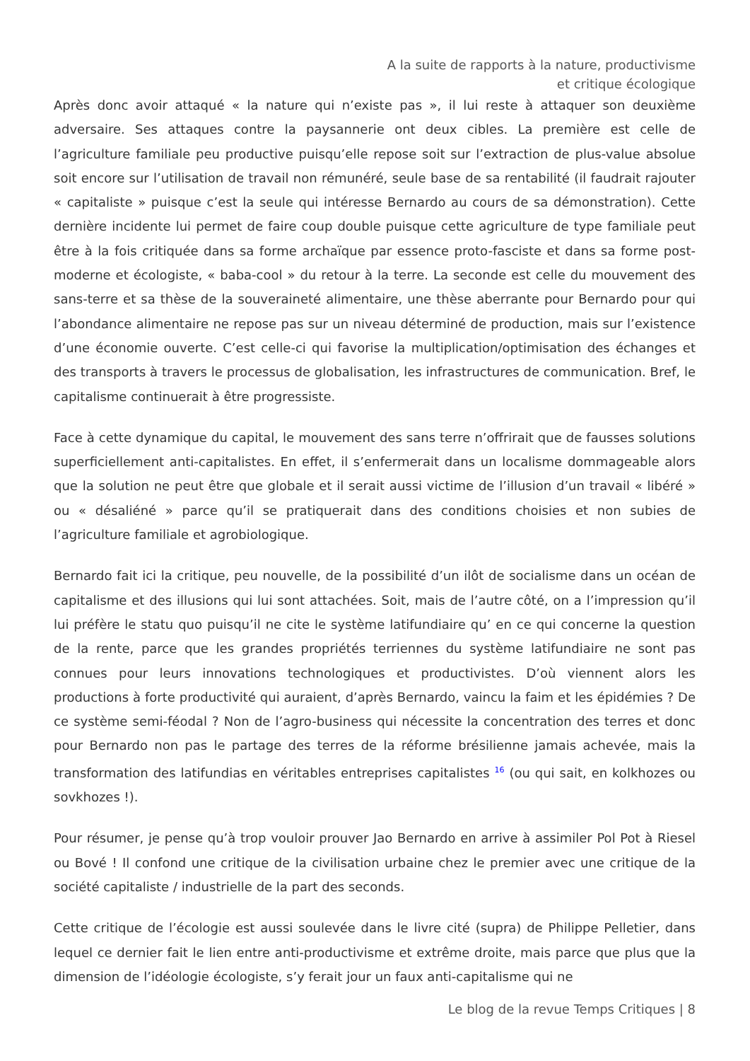A la suite de rapports à la nature, productivisme et critique écologique
Après donc avoir attaqué « la nature qui n’existe pas », il lui reste à attaquer son deuxième adversaire. Ses attaques contre la paysannerie ont deux cibles. La première est celle de l’agriculture familiale peu productive puisqu’elle repose soit sur l’extraction de plus-value absolue soit encore sur l’utilisation de travail non rémunéré, seule base de sa rentabilité (il faudrait rajouter « capitaliste » puisque c’est la seule qui intéresse Bernardo au cours de sa démonstration). Cette dernière incidente lui permet de faire coup double puisque cette agriculture de type familiale peut être à la fois critiquée dans sa forme archaïque par essence proto-fasciste et dans sa forme post-moderne et écologiste, « baba-cool » du retour à la terre. La seconde est celle du mouvement des sans-terre et sa thèse de la souveraineté alimentaire, une thèse aberrante pour Bernardo pour qui l’abondance alimentaire ne repose pas sur un niveau déterminé de production, mais sur l’existence d’une économie ouverte. C’est celle-ci qui favorise la multiplication/optimisation des échanges et des transports à travers le processus de globalisation, les infrastructures de communication. Bref, le capitalisme continuerait à être progressiste.
Face à cette dynamique du capital, le mouvement des sans terre n’offrirait que de fausses solutions superficiellement anti-capitalistes. En effet, il s’enfermerait dans un localisme dommageable alors que la solution ne peut être que globale et il serait aussi victime de l’illusion d’un travail « libéré » ou « désaliéné » parce qu’il se pratiquerait dans des conditions choisies et non subies de l’agriculture familiale et agrobiologique.
Bernardo fait ici la critique, peu nouvelle, de la possibilité d’un ilôt de socialisme dans un océan de capitalisme et des illusions qui lui sont attachées. Soit, mais de l’autre côté, on a l’impression qu’il lui préfère le statu quo puisqu’il ne cite le système latifundiaire qu’ en ce qui concerne la question de la rente, parce que les grandes propriétés terriennes du système latifundiaire ne sont pas connues pour leurs innovations technologiques et productivistes. D’où viennent alors les productions à forte productivité qui auraient, d’après Bernardo, vaincu la faim et les épidémies ? De ce système semi-féodal ? Non de l’agro-business qui nécessite la concentration des terres et donc pour Bernardo non pas le partage des terres de la réforme brésilienne jamais achevée, mais la transformation des latifundias en véritables entreprises capitalistes <sup>16</sup> (ou qui sait, en kolkhozes ou sovkhozes !).
Pour résumer, je pense qu’à trop vouloir prouver Jao Bernardo en arrive à assimiler Pol Pot à Riesel ou Bové ! Il confond une critique de la civilisation urbaine chez le premier avec une critique de la société capitaliste / industrielle de la part des seconds.
Cette critique de l’écologie est aussi soulevée dans le livre cité (supra) de Philippe Pelletier, dans lequel ce dernier fait le lien entre anti-productivisme et extrême droite, mais parce que plus que la dimension de l’idéologie écologiste, s’y ferait jour un faux anti-capitalisme qui ne
Le blog de la revue Temps Critiques | 8